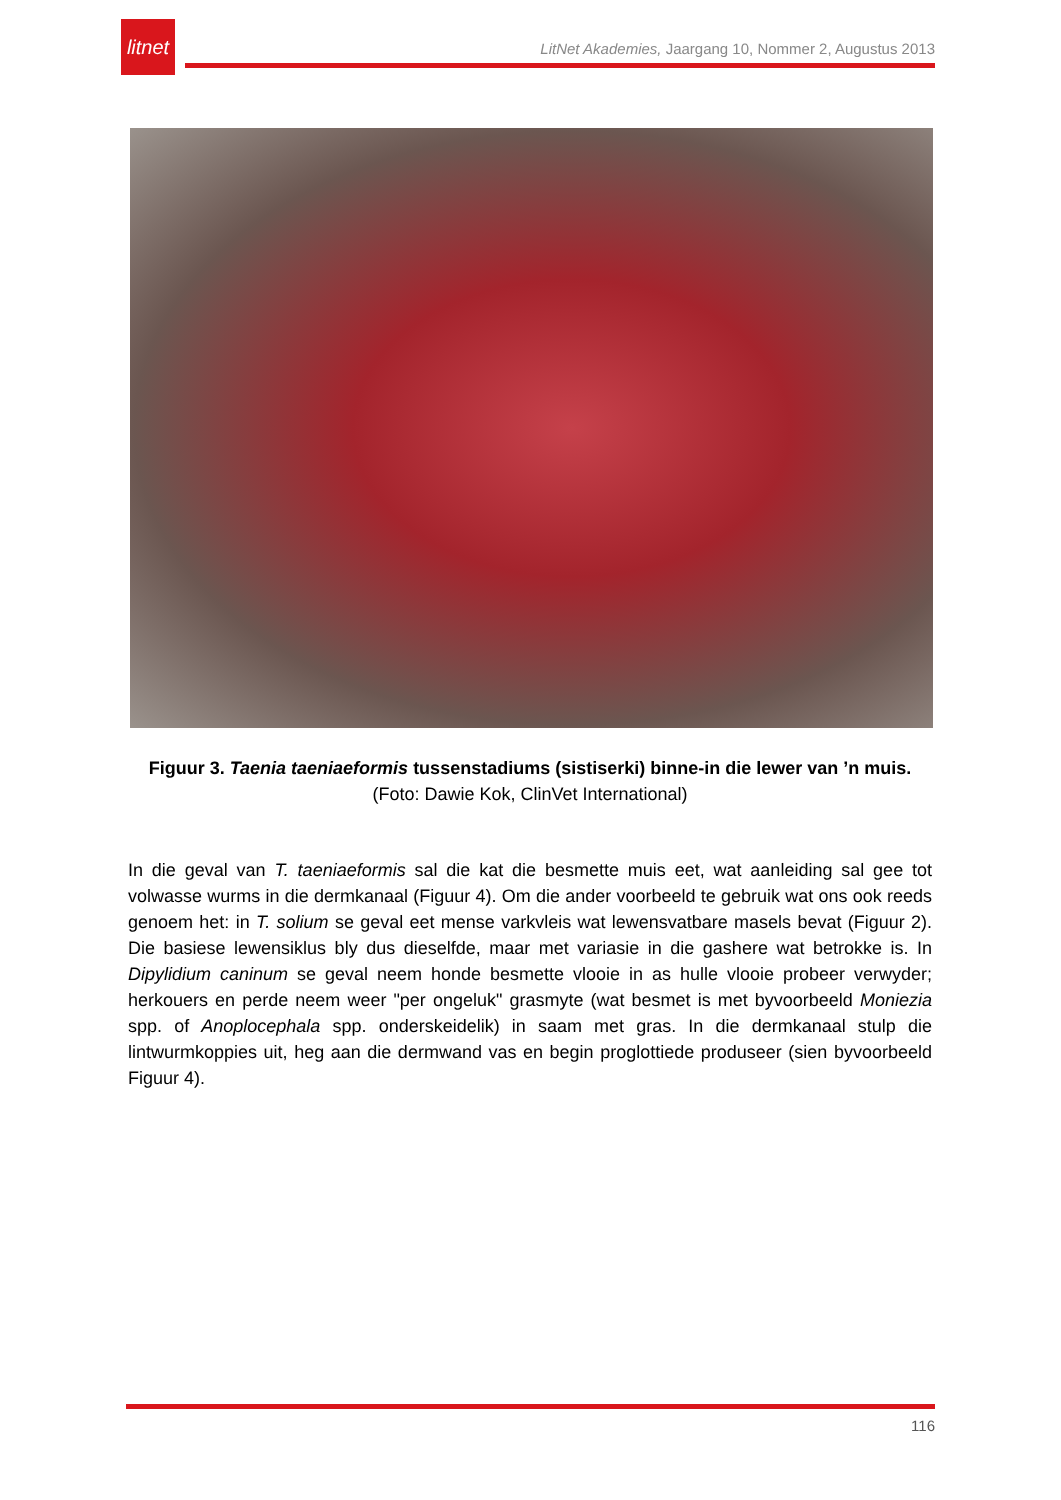litnet
LitNet Akademies, Jaargang 10, Nommer 2, Augustus 2013
Figuur 3. Taenia taeniaeformis tussenstadiums (sistiserki) binne-in die lewer van ’n muis.
(Foto: Dawie Kok, ClinVet International)
In die geval van T. taeniaeformis sal die kat die besmette muis eet, wat aanleiding sal gee tot volwasse wurms in die dermkanaal (Figuur 4). Om die ander voorbeeld te gebruik wat ons ook reeds genoem het: in T. solium se geval eet mense varkvleis wat lewensvatbare masels bevat (Figuur 2). Die basiese lewensiklus bly dus dieselfde, maar met variasie in die gashere wat betrokke is. In Dipylidium caninum se geval neem honde besmette vlooie in as hulle vlooie probeer verwyder; herkouers en perde neem weer "per ongeluk" grasmyte (wat besmet is met byvoorbeeld Moniezia spp. of Anoplocephala spp. onderskeidelik) in saam met gras. In die dermkanaal stulp die lintwurmkoppies uit, heg aan die dermwand vas en begin proglottiede produseer (sien byvoorbeeld Figuur 4).
116